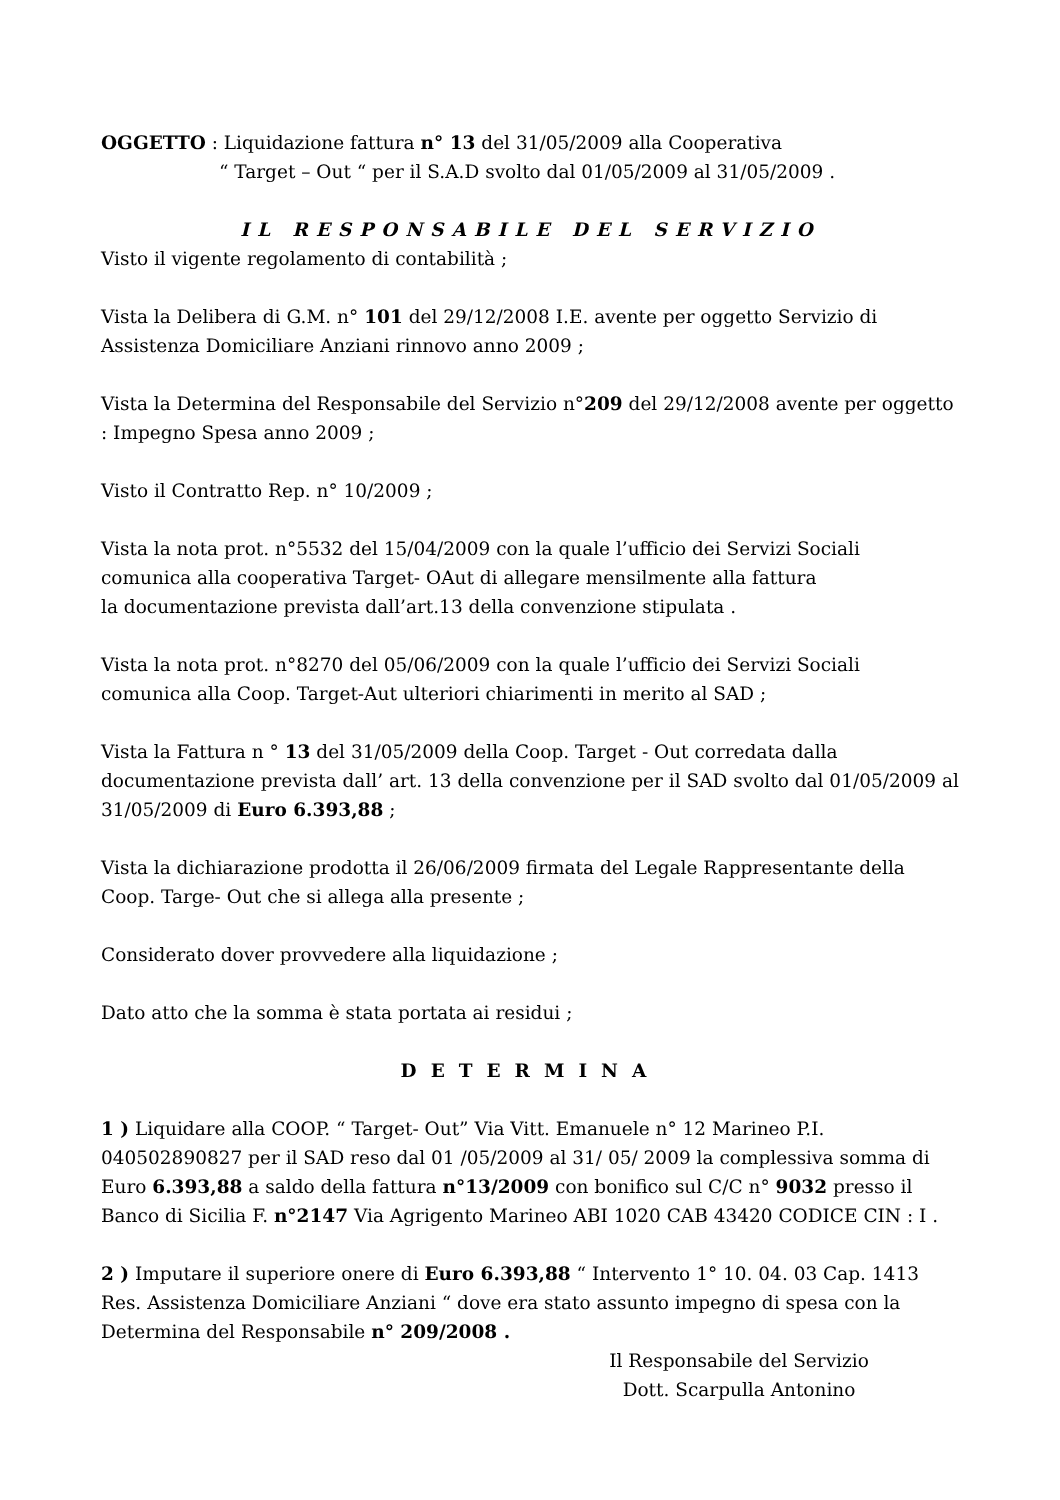OGGETTO : Liquidazione fattura n° 13 del 31/05/2009 alla Cooperativa
“ Target – Out “ per il S.A.D svolto dal 01/05/2009 al 31/05/2009 .
IL RESPONSABILE DEL SERVIZIO
Visto il vigente regolamento di contabilità ;
Vista la Delibera di G.M. n° 101 del 29/12/2008 I.E. avente per oggetto Servizio di Assistenza Domiciliare Anziani rinnovo anno 2009 ;
Vista la Determina del Responsabile del Servizio n°209 del 29/12/2008 avente per oggetto : Impegno Spesa anno 2009 ;
Visto il Contratto Rep. n° 10/2009 ;
Vista la nota prot. n°5532 del 15/04/2009 con la quale l’ufficio dei Servizi Sociali
comunica alla cooperativa Target- OAut di allegare mensilmente alla fattura
la documentazione prevista dall’art.13 della convenzione stipulata .
Vista la nota prot. n°8270 del 05/06/2009 con la quale l’ufficio dei Servizi Sociali
comunica alla Coop. Target-Aut ulteriori chiarimenti in merito al SAD ;
Vista la Fattura n ° 13 del 31/05/2009 della Coop. Target - Out corredata dalla documentazione prevista dall’ art. 13 della convenzione per il SAD svolto dal 01/05/2009 al 31/05/2009 di Euro 6.393,88 ;
Vista la dichiarazione prodotta il 26/06/2009 firmata del Legale Rappresentante della Coop. Targe- Out che si allega alla presente ;
Considerato dover provvedere alla liquidazione ;
Dato atto che la somma è stata portata ai residui ;
DETERMINA
1 ) Liquidare alla COOP. “ Target- Out” Via Vitt. Emanuele n° 12 Marineo P.I. 040502890827 per il SAD reso dal 01 /05/2009 al 31/ 05/ 2009 la complessiva somma di Euro 6.393,88 a saldo della fattura n°13/2009 con bonifico sul C/C n° 9032 presso il Banco di Sicilia F. n°2147 Via Agrigento Marineo ABI 1020 CAB 43420 CODICE CIN : I .
2 ) Imputare il superiore onere di Euro 6.393,88 “ Intervento 1° 10. 04. 03 Cap. 1413 Res. Assistenza Domiciliare Anziani “ dove era stato assunto impegno di spesa con la Determina del Responsabile n° 209/2008 .
Il Responsabile del Servizio
Dott. Scarpulla Antonino